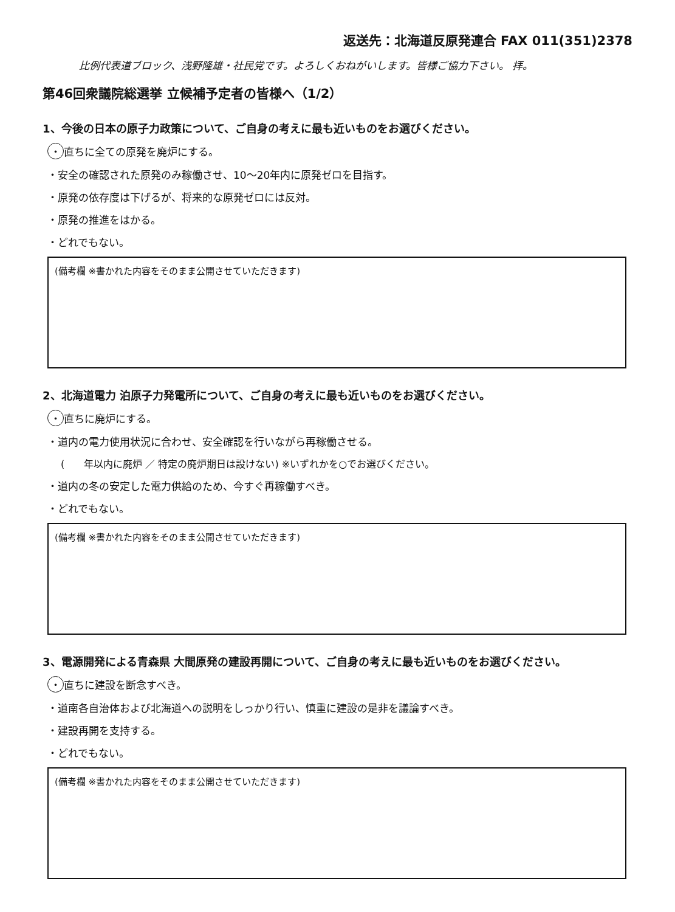返送先：北海道反原発連合 FAX 011(351)2378
比例代表道ブロック、浅野隆雄・社民党です。よろしくおねがいします。皆様ご協力下さい。 拝。
第46回衆議院総選挙 立候補予定者の皆様へ（1/2）
1、今後の日本の原子力政策について、ご自身の考えに最も近いものをお選びください。
・ 直ちに全ての原発を廃炉にする。
・安全の確認された原発のみ稼働させ、10～20年内に原発ゼロを目指す。
・原発の依存度は下げるが、将来的な原発ゼロには反対。
・原発の推進をはかる。
・どれでもない。
(備考欄 ※書かれた内容をそのまま公開させていただきます)
2、北海道電力 泊原子力発電所について、ご自身の考えに最も近いものをお選びください。
・ 直ちに廃炉にする。
・道内の電力使用状況に合わせ、安全確認を行いながら再稼働させる。
(　　年以内に廃炉 ／ 特定の廃炉期日は設けない) ※いずれかを○でお選びください。
・道内の冬の安定した電力供給のため、今すぐ再稼働すべき。
・どれでもない。
(備考欄 ※書かれた内容をそのまま公開させていただきます)
3、電源開発による青森県 大間原発の建設再開について、ご自身の考えに最も近いものをお選びください。
・ 直ちに建設を断念すべき。
・道南各自治体および北海道への説明をしっかり行い、慎重に建設の是非を議論すべき。
・建設再開を支持する。
・どれでもない。
(備考欄 ※書かれた内容をそのまま公開させていただきます)